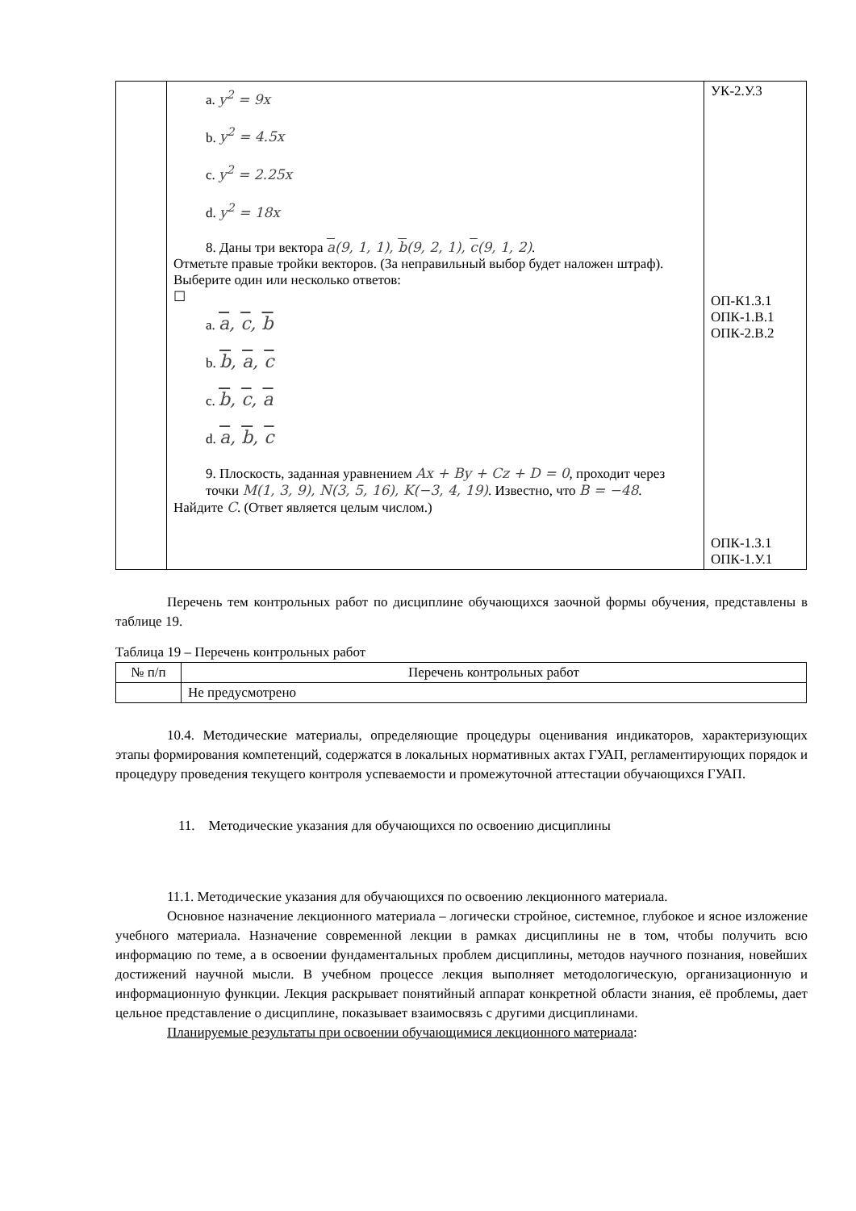| | a. y<sup>2</sup> = 9x b. y<sup>2</sup> = 4.5x c. y<sup>2</sup> = 2.25x d. y<sup>2</sup> = 18x 8. Даны три вектора a (9, 1, 1), b (9, 2, 1), c (9, 1, 2) . Отметьте правые тройки векторов. (За неправильный выбор будет наложен штраф). Выберите один или несколько ответов: ☐ a. a , c , b b. b , a , c c. b , c , a d. a , b , c 9. Плоскость, заданная уравнением Ax + By + Cz + D = 0 , проходит через точки M(1, 3, 9), N(3, 5, 16), K(−3, 4, 19) . Известно, что B = −48 . Найдите C . (Ответ является целым числом.) | УК-2.У.3 ОП-К1.З.1 ОПК-1.В.1 ОПК-2.В.2 ОПК-1.З.1 ОПК-1.У.1 |
Перечень тем контрольных работ по дисциплине обучающихся заочной формы обучения, представлены в таблице 19.
Таблица 19 – Перечень контрольных работ
| № п/п | Перечень контрольных работ |
| --- | --- |
| | Не предусмотрено |
10.4. Методические материалы, определяющие процедуры оценивания индикаторов, характеризующих этапы формирования компетенций, содержатся в локальных нормативных актах ГУАП, регламентирующих порядок и процедуру проведения текущего контроля успеваемости и промежуточной аттестации обучающихся ГУАП.
11. Методические указания для обучающихся по освоению дисциплины
11.1. Методические указания для обучающихся по освоению лекционного материала.
Основное назначение лекционного материала – логически стройное, системное, глубокое и ясное изложение учебного материала. Назначение современной лекции в рамках дисциплины не в том, чтобы получить всю информацию по теме, а в освоении фундаментальных проблем дисциплины, методов научного познания, новейших достижений научной мысли. В учебном процессе лекция выполняет методологическую, организационную и информационную функции. Лекция раскрывает понятийный аппарат конкретной области знания, её проблемы, дает цельное представление о дисциплине, показывает взаимосвязь с другими дисциплинами.
Планируемые результаты при освоении обучающимися лекционного материала: